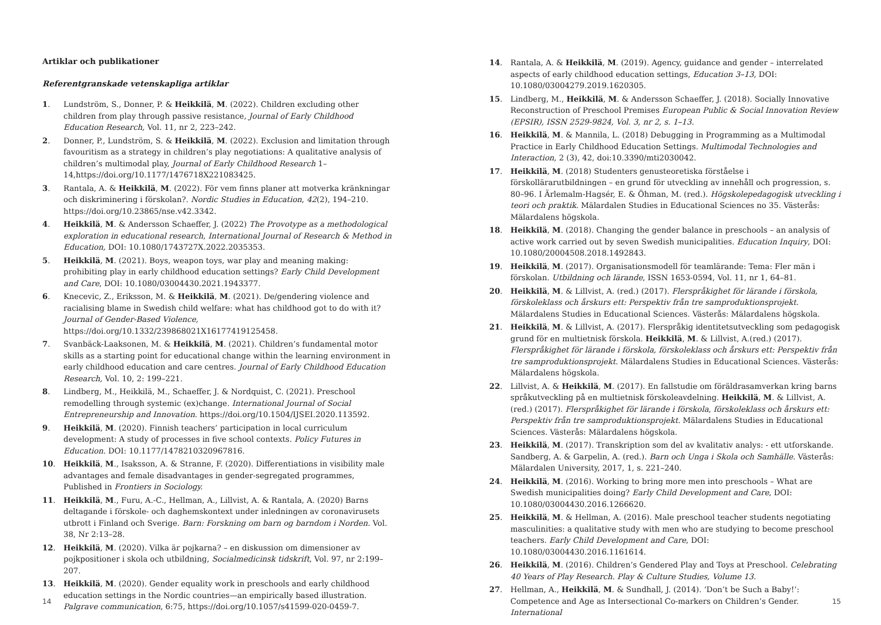Artiklar och publikationer
Referentgranskade vetenskapliga artiklar
1. Lundström, S., Donner, P. & Heikkilä, M. (2022). Children excluding other children from play through passive resistance, Journal of Early Childhood Education Research, Vol. 11, nr 2, 223–242.
2. Donner, P., Lundström, S. & Heikkilä, M. (2022). Exclusion and limitation through favouritism as a strategy in children’s play negotiations: A qualitative analysis of children’s multimodal play, Journal of Early Childhood Research 1–14,https://doi.org/10.1177/1476718X221083425.
3. Rantala, A. & Heikkilä, M. (2022). För vem finns planer att motverka kränkningar och diskriminering i förskolan?. Nordic Studies in Education, 42(2), 194–210. https://doi.org/10.23865/nse.v42.3342.
4. Heikkilä, M. & Andersson Schaeffer, J. (2022) The Provotype as a methodological exploration in educational research, International Journal of Research & Method in Education, DOI: 10.1080/1743727X.2022.2035353.
5. Heikkilä, M. (2021). Boys, weapon toys, war play and meaning making: prohibiting play in early childhood education settings? Early Child Development and Care, DOI: 10.1080/03004430.2021.1943377.
6. Knecevic, Z., Eriksson, M. & Heikkilä, M. (2021). De/gendering violence and racialising blame in Swedish child welfare: what has childhood got to do with it? Journal of Gender-Based Violence, https://doi.org/10.1332/239868021X16177419125458.
7. Svanbäck-Laaksonen, M. & Heikkilä, M. (2021). Children’s fundamental motor skills as a starting point for educational change within the learning environment in early childhood education and care centres. Journal of Early Childhood Education Research, Vol. 10, 2: 199–221.
8. Lindberg, M., Heikkilä, M., Schaeffer, J. & Nordquist, C. (2021). Preschool remodelling through systemic (ex)change. International Journal of Social Entrepreneurship and Innovation. https://doi.org/10.1504/IJSEI.2020.113592.
9. Heikkilä, M. (2020). Finnish teachers’ participation in local curriculum development: A study of processes in five school contexts. Policy Futures in Education. DOI: 10.1177/1478210320967816.
10. Heikkilä, M., Isaksson, A. & Stranne, F. (2020). Differentiations in visibility male advantages and female disadvantages in gender-segregated programmes, Published in Frontiers in Sociology.
11. Heikkilä, M., Furu, A.-C., Hellman, A., Lillvist, A. & Rantala, A. (2020) Barns deltagande i förskole- och daghemskontext under inledningen av coronavirusets utbrott i Finland och Sverige. Barn: Forskning om barn og barndom i Norden. Vol. 38, Nr 2:13–28.
12. Heikkilä, M. (2020). Vilka är pojkarna? – en diskussion om dimensioner av pojkpositioner i skola och utbildning, Socialmedicinsk tidskrift, Vol. 97, nr 2:199–207.
13. Heikkilä, M. (2020). Gender equality work in preschools and early childhood education settings in the Nordic countries—an empirically based illustration. Palgrave communication, 6:75, https://doi.org/10.1057/s41599-020-0459-7.
14
14. Rantala, A. & Heikkilä, M. (2019). Agency, guidance and gender – interrelated aspects of early childhood education settings, Education 3–13, DOI: 10.1080/03004279.2019.1620305.
15. Lindberg, M., Heikkilä, M. & Andersson Schaeffer, J. (2018). Socially Innovative Reconstruction of Preschool Premises European Public & Social Innovation Review (EPSIR), ISSN 2529-9824, Vol. 3, nr 2, s. 1–13.
16. Heikkilä, M. & Mannila, L. (2018) Debugging in Programming as a Multimodal Practice in Early Childhood Education Settings. Multimodal Technologies and Interaction, 2 (3), 42, doi:10.3390/mti2030042.
17. Heikkilä, M. (2018) Studenters genusteoretiska förståelse i förskollärarutbildningen – en grund för utveckling av innehåll och progression, s. 80–96. I Ärlemalm-Hagsér, E. & Öhman, M. (red.). Högskolepedagogisk utveckling i teori och praktik. Mälardalen Studies in Educational Sciences no 35. Västerås: Mälardalens högskola.
18. Heikkilä, M. (2018). Changing the gender balance in preschools – an analysis of active work carried out by seven Swedish municipalities. Education Inquiry, DOI: 10.1080/20004508.2018.1492843.
19. Heikkilä, M. (2017). Organisationsmodell för teamlärande: Tema: Fler män i förskolan. Utbildning och lärande, ISSN 1653-0594, Vol. 11, nr 1, 64–81.
20. Heikkilä, M. & Lillvist, A. (red.) (2017). Flerspråkighet för lärande i förskola, förskoleklass och årskurs ett: Perspektiv från tre samproduktionsprojekt. Mälardalens Studies in Educational Sciences. Västerås: Mälardalens högskola.
21. Heikkilä, M. & Lillvist, A. (2017). Flerspråkig identitetsutveckling som pedagogisk grund för en multietnisk förskola. Heikkilä, M. & Lillvist, A.(red.) (2017). Flerspråkighet för lärande i förskola, förskoleklass och årskurs ett: Perspektiv från tre samproduktionsprojekt. Mälardalens Studies in Educational Sciences. Västerås: Mälardalens högskola.
22. Lillvist, A. & Heikkilä, M. (2017). En fallstudie om föräldrasamverkan kring barns språkutveckling på en multietnisk förskoleavdelning. Heikkilä, M. & Lillvist, A. (red.) (2017). Flerspråkighet för lärande i förskola, förskoleklass och årskurs ett: Perspektiv från tre samproduktionsprojekt. Mälardalens Studies in Educational Sciences. Västerås: Mälardalens högskola.
23. Heikkilä, M. (2017). Transkription som del av kvalitativ analys: - ett utforskande. Sandberg, A. & Garpelin, A. (red.). Barn och Unga i Skola och Samhälle. Västerås: Mälardalen University, 2017, 1, s. 221–240.
24. Heikkilä, M. (2016). Working to bring more men into preschools – What are Swedish municipalities doing? Early Child Development and Care, DOI: 10.1080/03004430.2016.1266620.
25. Heikkilä, M. & Hellman, A. (2016). Male preschool teacher students negotiating masculinities: a qualitative study with men who are studying to become preschool teachers. Early Child Development and Care, DOI: 10.1080/03004430.2016.1161614.
26. Heikkilä, M. (2016). Children’s Gendered Play and Toys at Preschool. Celebrating 40 Years of Play Research. Play & Culture Studies, Volume 13.
27. Hellman, A., Heikkilä, M. & Sundhall, J. (2014). ‘Don’t be Such a Baby!’: Competence and Age as Intersectional Co-markers on Children’s Gender. International
15